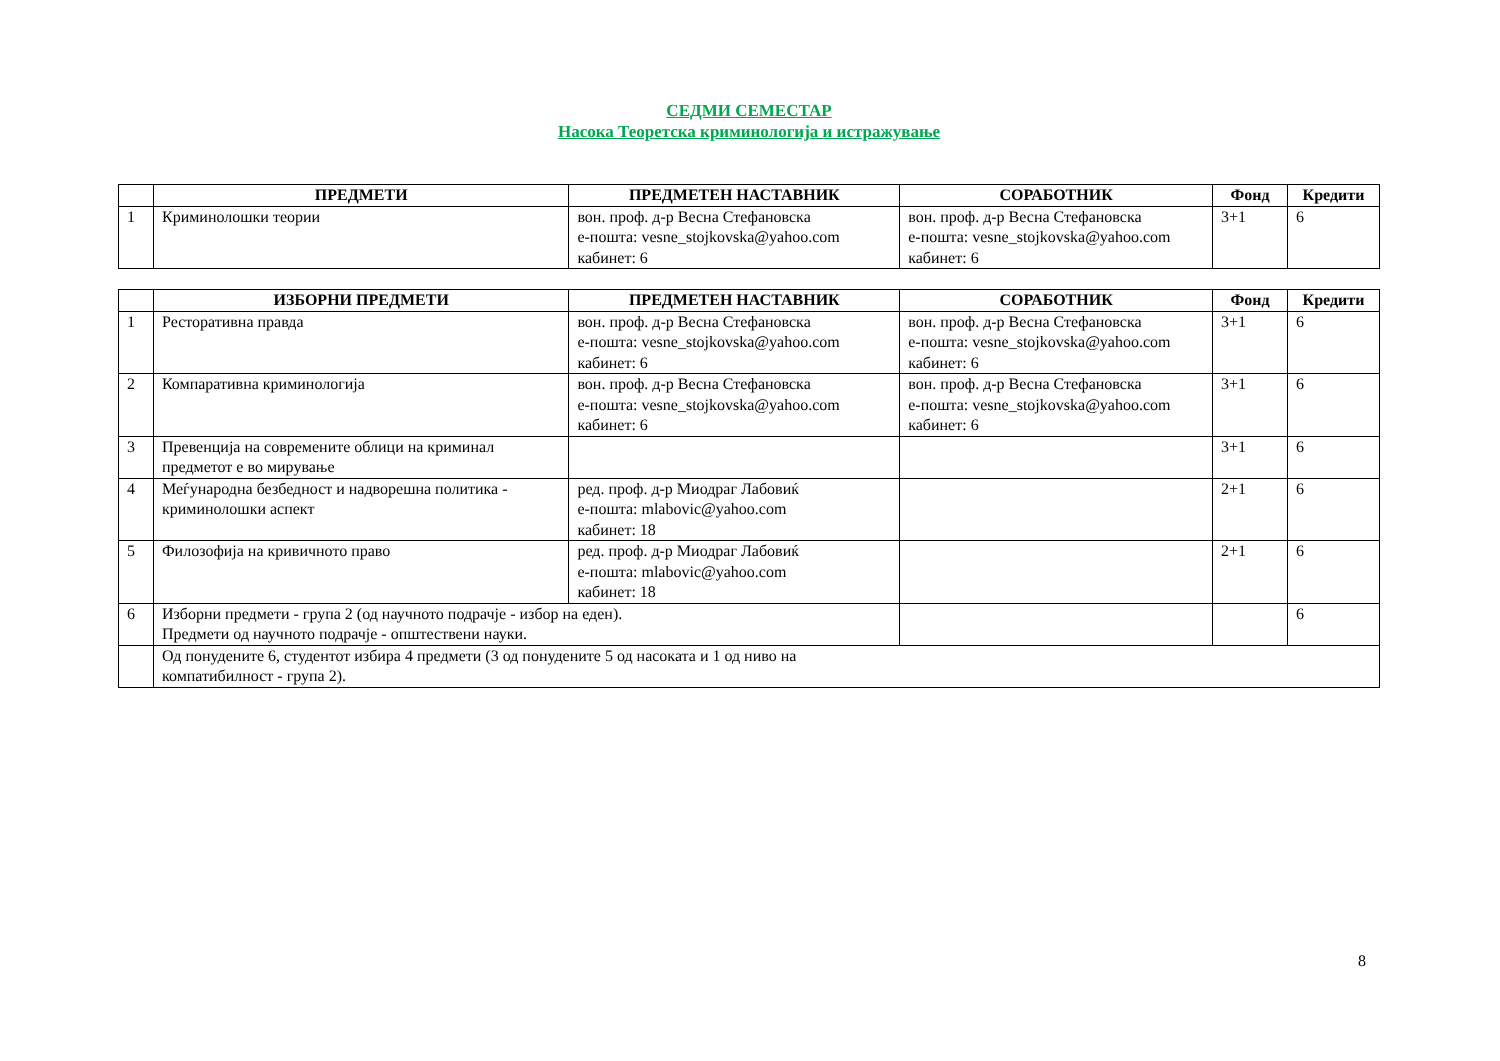СЕДМИ СЕМЕСТАР
Насока Теоретска криминологија и истражување
| | ПРЕДМЕТИ | ПРЕДМЕТЕН НАСТАВНИК | СОРАБОТНИК | Фонд | Кредити |
| --- | --- | --- | --- | --- | --- |
| 1 | Криминолошки теории | вон. проф. д-р Весна Стефановска е-пошта: vesne_stojkovska@yahoo.com кабинет: 6 | вон. проф. д-р Весна Стефановска е-пошта: vesne_stojkovska@yahoo.com кабинет: 6 | 3+1 | 6 |
| | ИЗБОРНИ ПРЕДМЕТИ | ПРЕДМЕТЕН НАСТАВНИК | СОРАБОТНИК | Фонд | Кредити |
| --- | --- | --- | --- | --- | --- |
| 1 | Ресторативна правда | вон. проф. д-р Весна Стефановска е-пошта: vesne_stojkovska@yahoo.com кабинет: 6 | вон. проф. д-р Весна Стефановска е-пошта: vesne_stojkovska@yahoo.com кабинет: 6 | 3+1 | 6 |
| 2 | Компаративна криминологија | вон. проф. д-р Весна Стефановска е-пошта: vesne_stojkovska@yahoo.com кабинет: 6 | вон. проф. д-р Весна Стефановска е-пошта: vesne_stojkovska@yahoo.com кабинет: 6 | 3+1 | 6 |
| 3 | Превенција на современите облици на криминал предметот е во мирување | | | 3+1 | 6 |
| 4 | Меѓународна безбедност и надворешна политика - криминолошки аспект | ред. проф. д-р Миодраг Лабовиќ е-пошта: mlabovic@yahoo.com кабинет: 18 | | 2+1 | 6 |
| 5 | Филозофија на кривичното право | ред. проф. д-р Миодраг Лабовиќ е-пошта: mlabovic@yahoo.com кабинет: 18 | | 2+1 | 6 |
| 6 | Изборни предмети - група 2 (од научното подрачје - избор на еден). Предмети од научното подрачје - општествени науки. | | | | 6 |
| | Од понудените 6, студентот избира 4 предмети (3 од понудените 5 од насоката и 1 од ниво на компатибилност - група 2). | | | | |
8